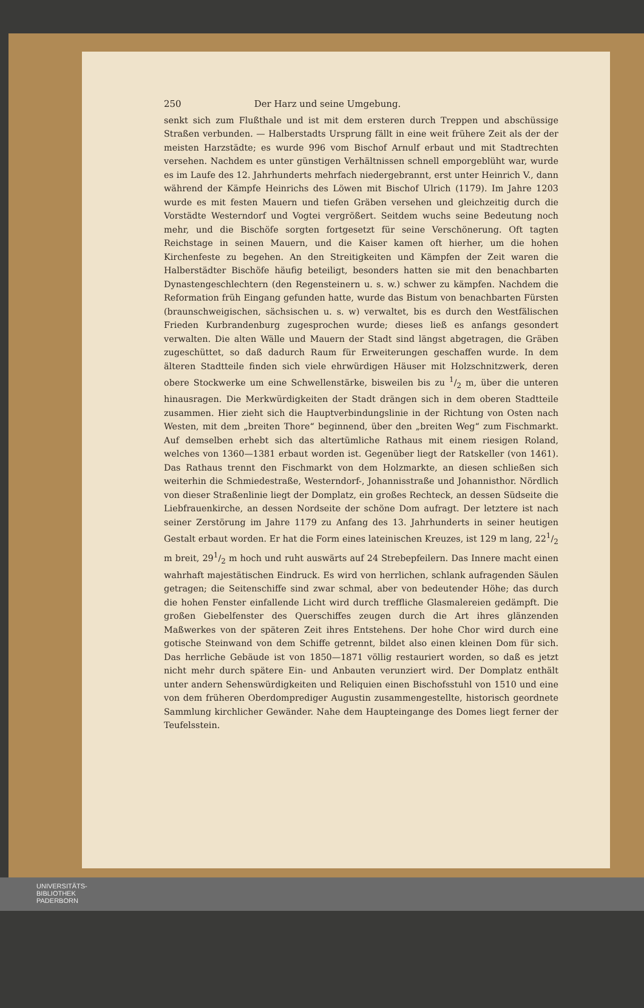250 Der Harz und seine Umgebung.
senkt sich zum Flußthale und ist mit dem ersteren durch Treppen und abschüssige Straßen verbunden. — Halberstadts Ursprung fällt in eine weit frühere Zeit als der der meisten Harzstädte; es wurde 996 vom Bischof Arnulf erbaut und mit Stadtrechten versehen. Nachdem es unter günstigen Verhältnissen schnell emporgeblüht war, wurde es im Laufe des 12. Jahrhunderts mehrfach niedergebrannt, erst unter Heinrich V., dann während der Kämpfe Heinrichs des Löwen mit Bischof Ulrich (1179). Im Jahre 1203 wurde es mit festen Mauern und tiefen Gräben versehen und gleichzeitig durch die Vorstädte Westerndorf und Vogtei vergrößert. Seitdem wuchs seine Bedeutung noch mehr, und die Bischöfe sorgten fortgesetzt für seine Verschönerung. Oft tagten Reichstage in seinen Mauern, und die Kaiser kamen oft hierher, um die hohen Kirchenfeste zu begehen. An den Streitigkeiten und Kämpfen der Zeit waren die Halberstädter Bischöfe häufig beteiligt, besonders hatten sie mit den benachbarten Dynastengeschlechtern (den Regensteinern u. s. w.) schwer zu kämpfen. Nachdem die Reformation früh Eingang gefunden hatte, wurde das Bistum von benachbarten Fürsten (braunschweigischen, sächsischen u. s. w) verwaltet, bis es durch den Westfälischen Frieden Kurbrandenburg zugesprochen wurde; dieses ließ es anfangs gesondert verwalten. Die alten Wälle und Mauern der Stadt sind längst abgetragen, die Gräben zugeschüttet, so daß dadurch Raum für Erweiterungen geschaffen wurde. In dem älteren Stadtteile finden sich viele ehrwürdigen Häuser mit Holzschnitzwerk, deren obere Stockwerke um eine Schwellenstärke, bisweilen bis zu 1/2 m, über die unteren hinausragen. Die Merkwürdigkeiten der Stadt drängen sich in dem oberen Stadtteile zusammen. Hier zieht sich die Hauptverbindungslinie in der Richtung von Osten nach Westen, mit dem „breiten Thore“ beginnend, über den „breiten Weg“ zum Fischmarkt. Auf demselben erhebt sich das altertümliche Rathaus mit einem riesigen Roland, welches von 1360—1381 erbaut worden ist. Gegenüber liegt der Ratskeller (von 1461). Das Rathaus trennt den Fischmarkt von dem Holzmarkte, an diesen schließen sich weiterhin die Schmiedestraße, Westerndorf-, Johannisstraße und Johannisthor. Nördlich von dieser Straßenlinie liegt der Domplatz, ein großes Rechteck, an dessen Südseite die Liebfrauenkirche, an dessen Nordseite der schöne Dom aufragt. Der letztere ist nach seiner Zerstörung im Jahre 1179 zu Anfang des 13. Jahrhunderts in seiner heutigen Gestalt erbaut worden. Er hat die Form eines lateinischen Kreuzes, ist 129 m lang, 221/2 m breit, 291/2 m hoch und ruht auswärts auf 24 Strebepfeilern. Das Innere macht einen wahrhaft majestätischen Eindruck. Es wird von herrlichen, schlank aufragenden Säulen getragen; die Seitenschiffe sind zwar schmal, aber von bedeutender Höhe; das durch die hohen Fenster einfallende Licht wird durch treffliche Glasmalereien gedämpft. Die großen Giebelfenster des Querschiffes zeugen durch die Art ihres glänzenden Maßwerkes von der späteren Zeit ihres Entstehens. Der hohe Chor wird durch eine gotische Steinwand von dem Schiffe getrennt, bildet also einen kleinen Dom für sich. Das herrliche Gebäude ist von 1850—1871 völlig restauriert worden, so daß es jetzt nicht mehr durch spätere Ein- und Anbauten verunziert wird. Der Domplatz enthält unter andern Sehenswürdigkeiten und Reliquien einen Bischofsstuhl von 1510 und eine von dem früheren Oberdomprediger Augustin zusammengestellte, historisch geordnete Sammlung kirchlicher Gewänder. Nahe dem Haupteingange des Domes liegt ferner der Teufelsstein.
UNIVERSITÄTS-
BIBLIOTHEK
PADERBORN